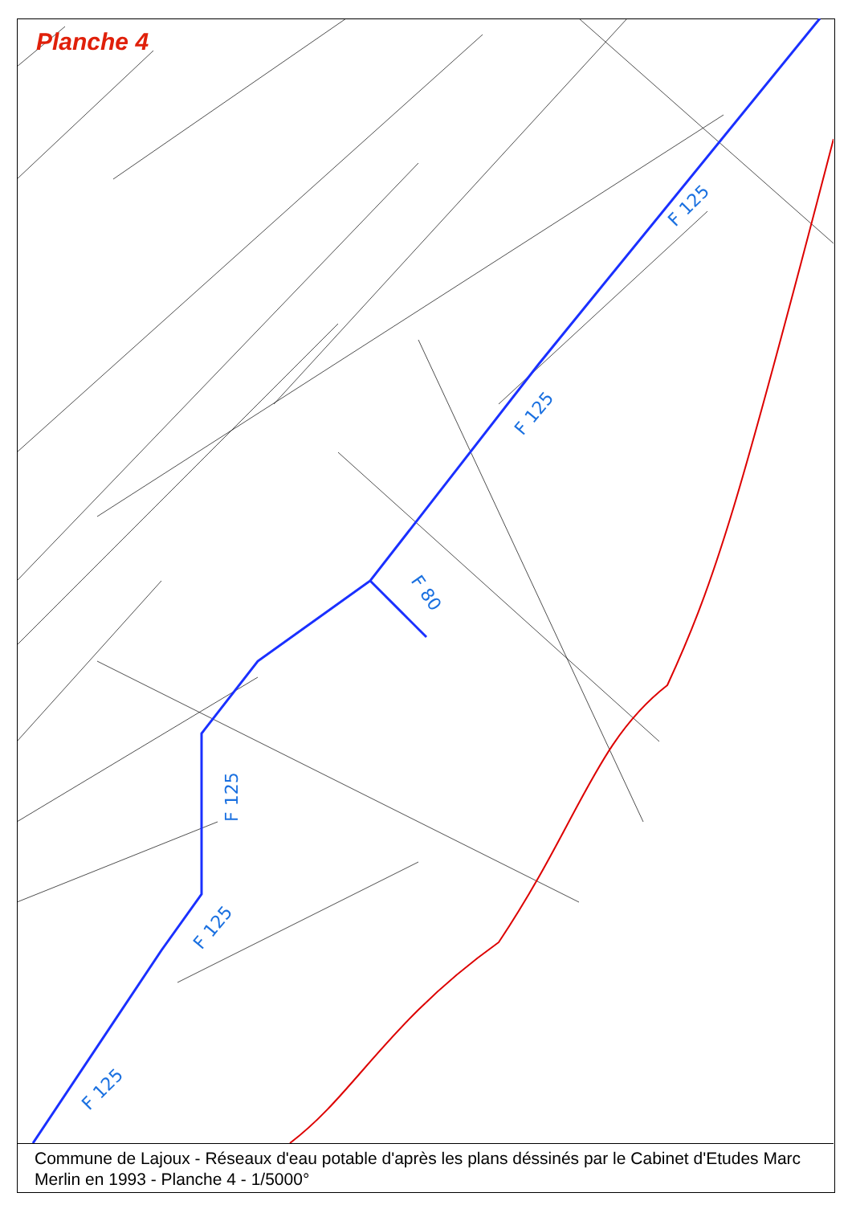F 125
F 125
F 125
F 125
F 125
F 80
Planche 4
Commune de Lajoux - Réseaux d'eau potable d'après les plans déssinés par le Cabinet d'Etudes Marc Merlin en 1993 - Planche 4 - 1/5000°